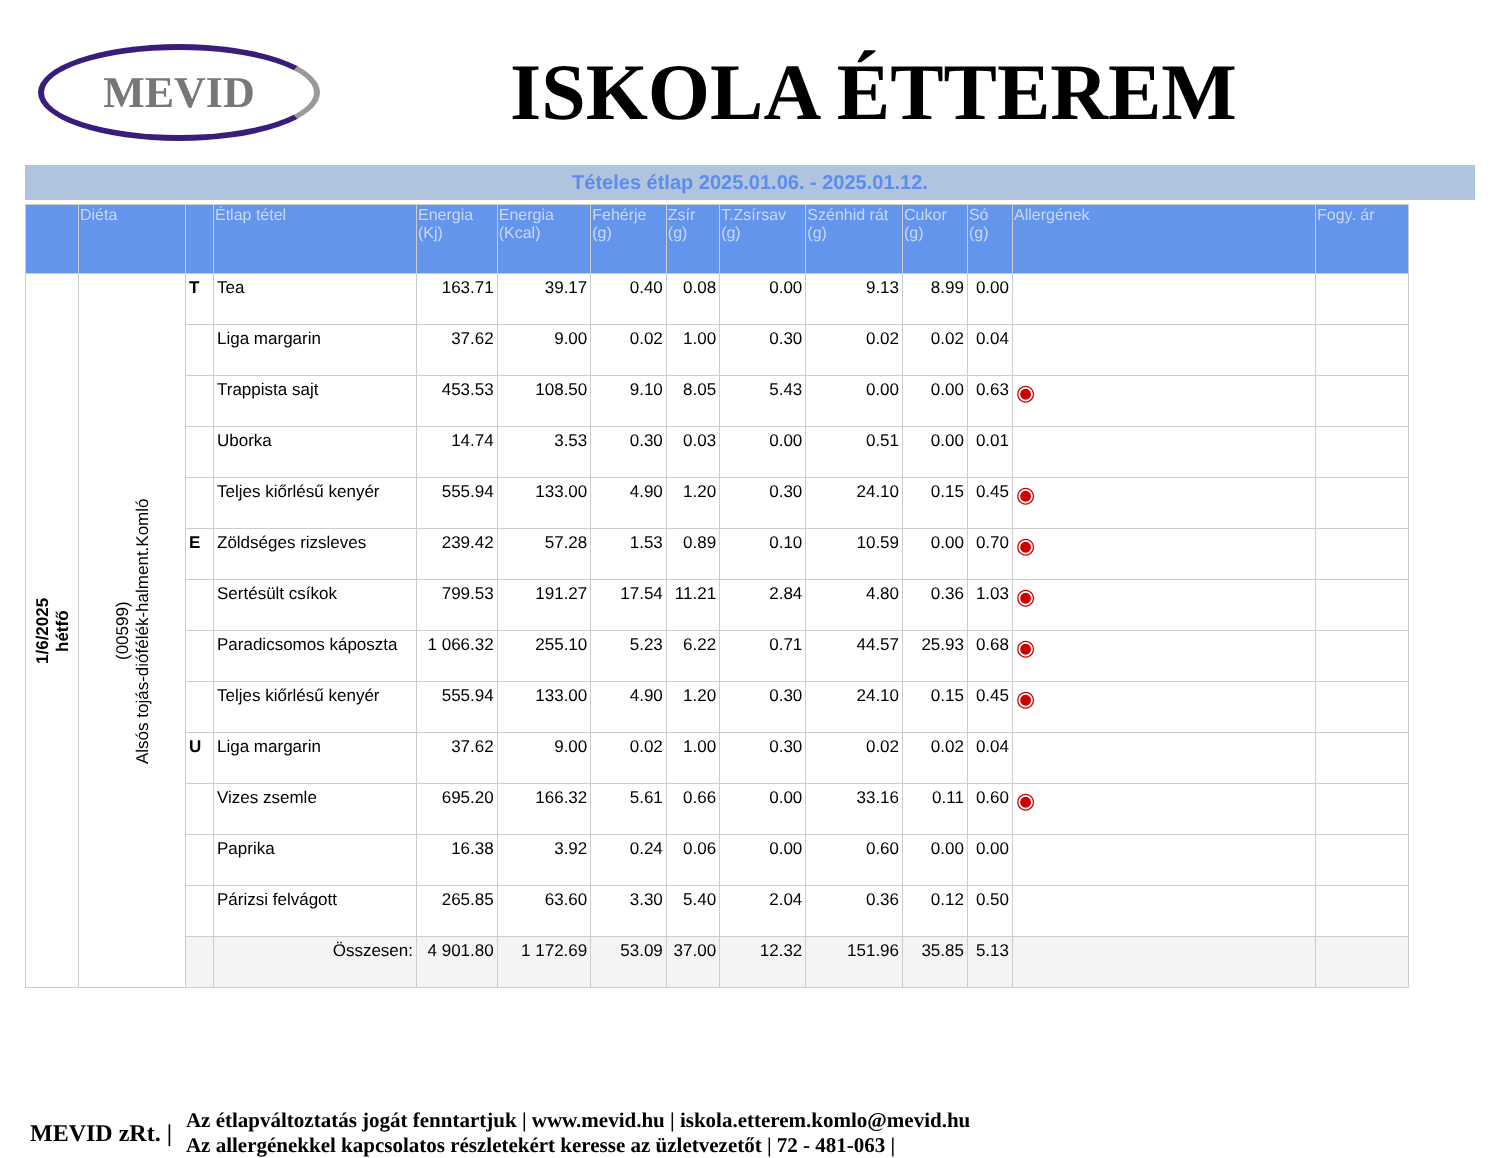MEVID
ISKOLA ÉTTEREM
Tételes étlap 2025.01.06. - 2025.01.12.
| | Diéta | | Étlap tétel | Energia (Kj) | Energia (Kcal) | Fehérje (g) | Zsír (g) | T.Zsírsav (g) | Szénhid rát (g) | Cukor (g) | Só (g) | Allergének | Fogy. ár |
| --- | --- | --- | --- | --- | --- | --- | --- | --- | --- | --- | --- | --- | --- |
| 1/6/2025 hétfő | (00599) Alsós tojás-diófélék-halment.Komló | T | Tea | 163.71 | 39.17 | 0.40 | 0.08 | 0.00 | 9.13 | 8.99 | 0.00 | | |
| | | | Liga margarin | 37.62 | 9.00 | 0.02 | 1.00 | 0.30 | 0.02 | 0.02 | 0.04 | | |
| | | | Trappista sajt | 453.53 | 108.50 | 9.10 | 8.05 | 5.43 | 0.00 | 0.00 | 0.63 | ◉ | |
| | | | Uborka | 14.74 | 3.53 | 0.30 | 0.03 | 0.00 | 0.51 | 0.00 | 0.01 | | |
| | | | Teljes kiőrlésű kenyér | 555.94 | 133.00 | 4.90 | 1.20 | 0.30 | 24.10 | 0.15 | 0.45 | ◉ | |
| | | E | Zöldséges rizsleves | 239.42 | 57.28 | 1.53 | 0.89 | 0.10 | 10.59 | 0.00 | 0.70 | ◉ | |
| | | | Sertésült csíkok | 799.53 | 191.27 | 17.54 | 11.21 | 2.84 | 4.80 | 0.36 | 1.03 | ◉ | |
| | | | Paradicsomos káposzta | 1 066.32 | 255.10 | 5.23 | 6.22 | 0.71 | 44.57 | 25.93 | 0.68 | ◉ | |
| | | | Teljes kiőrlésű kenyér | 555.94 | 133.00 | 4.90 | 1.20 | 0.30 | 24.10 | 0.15 | 0.45 | ◉ | |
| | | U | Liga margarin | 37.62 | 9.00 | 0.02 | 1.00 | 0.30 | 0.02 | 0.02 | 0.04 | | |
| | | | Vizes zsemle | 695.20 | 166.32 | 5.61 | 0.66 | 0.00 | 33.16 | 0.11 | 0.60 | ◉ | |
| | | | Paprika | 16.38 | 3.92 | 0.24 | 0.06 | 0.00 | 0.60 | 0.00 | 0.00 | | |
| | | | Párizsi felvágott | 265.85 | 63.60 | 3.30 | 5.40 | 2.04 | 0.36 | 0.12 | 0.50 | | |
| | | | Összesen: | 4 901.80 | 1 172.69 | 53.09 | 37.00 | 12.32 | 151.96 | 35.85 | 5.13 | | |
MEVID zRt. |
Az étlapváltoztatás jogát fenntartjuk | www.mevid.hu | iskola.etterem.komlo@mevid.hu
Az allergénekkel kapcsolatos részletekért keresse az üzletvezetőt | 72 - 481-063 |